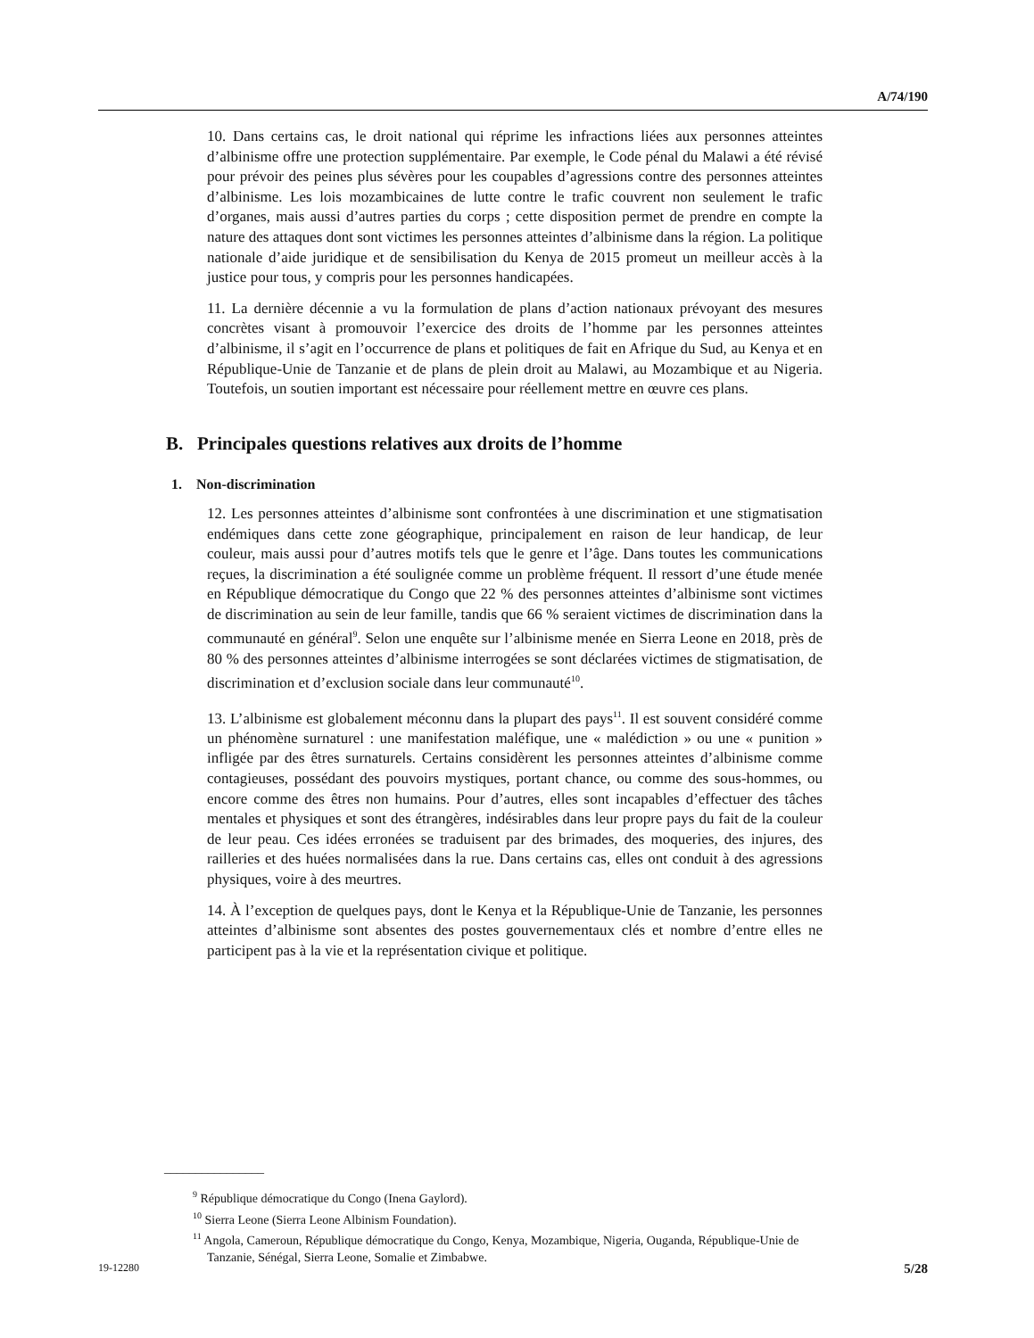A/74/190
10. Dans certains cas, le droit national qui réprime les infractions liées aux personnes atteintes d’albinisme offre une protection supplémentaire. Par exemple, le Code pénal du Malawi a été révisé pour prévoir des peines plus sévères pour les coupables d’agressions contre des personnes atteintes d’albinisme. Les lois mozambicaines de lutte contre le trafic couvrent non seulement le trafic d’organes, mais aussi d’autres parties du corps ; cette disposition permet de prendre en compte la nature des attaques dont sont victimes les personnes atteintes d’albinisme dans la région. La politique nationale d’aide juridique et de sensibilisation du Kenya de 2015 promeut un meilleur accès à la justice pour tous, y compris pour les personnes handicapées.
11. La dernière décennie a vu la formulation de plans d’action nationaux prévoyant des mesures concrètes visant à promouvoir l’exercice des droits de l’homme par les personnes atteintes d’albinisme, il s’agit en l’occurrence de plans et politiques de fait en Afrique du Sud, au Kenya et en République-Unie de Tanzanie et de plans de plein droit au Malawi, au Mozambique et au Nigeria. Toutefois, un soutien important est nécessaire pour réellement mettre en œuvre ces plans.
B. Principales questions relatives aux droits de l’homme
1. Non-discrimination
12. Les personnes atteintes d’albinisme sont confrontées à une discrimination et une stigmatisation endémiques dans cette zone géographique, principalement en raison de leur handicap, de leur couleur, mais aussi pour d’autres motifs tels que le genre et l’âge. Dans toutes les communications reçues, la discrimination a été soulignée comme un problème fréquent. Il ressort d’une étude menée en République démocratique du Congo que 22 % des personnes atteintes d’albinisme sont victimes de discrimination au sein de leur famille, tandis que 66 % seraient victimes de discrimination dans la communauté en général<sup>9</sup>. Selon une enquête sur l’albinisme menée en Sierra Leone en 2018, près de 80 % des personnes atteintes d’albinisme interrogées se sont déclarées victimes de stigmatisation, de discrimination et d’exclusion sociale dans leur communauté<sup>10</sup>.
13. L’albinisme est globalement méconnu dans la plupart des pays<sup>11</sup>. Il est souvent considéré comme un phénomène surnaturel : une manifestation maléfique, une « malédiction » ou une « punition » infligée par des êtres surnaturels. Certains considèrent les personnes atteintes d’albinisme comme contagieuses, possédant des pouvoirs mystiques, portant chance, ou comme des sous-hommes, ou encore comme des êtres non humains. Pour d’autres, elles sont incapables d’effectuer des tâches mentales et physiques et sont des étrangères, indésirables dans leur propre pays du fait de la couleur de leur peau. Ces idées erronées se traduisent par des brimades, des moqueries, des injures, des railleries et des huées normalisées dans la rue. Dans certains cas, elles ont conduit à des agressions physiques, voire à des meurtres.
14. À l’exception de quelques pays, dont le Kenya et la République-Unie de Tanzanie, les personnes atteintes d’albinisme sont absentes des postes gouvernementaux clés et nombre d’entre elles ne participent pas à la vie et la représentation civique et politique.
________________
<sup>9</sup> République démocratique du Congo (Inena Gaylord).
<sup>10</sup> Sierra Leone (Sierra Leone Albinism Foundation).
<sup>11</sup> Angola, Cameroun, République démocratique du Congo, Kenya, Mozambique, Nigeria, Ouganda, République-Unie de Tanzanie, Sénégal, Sierra Leone, Somalie et Zimbabwe.
19-12280 5/28